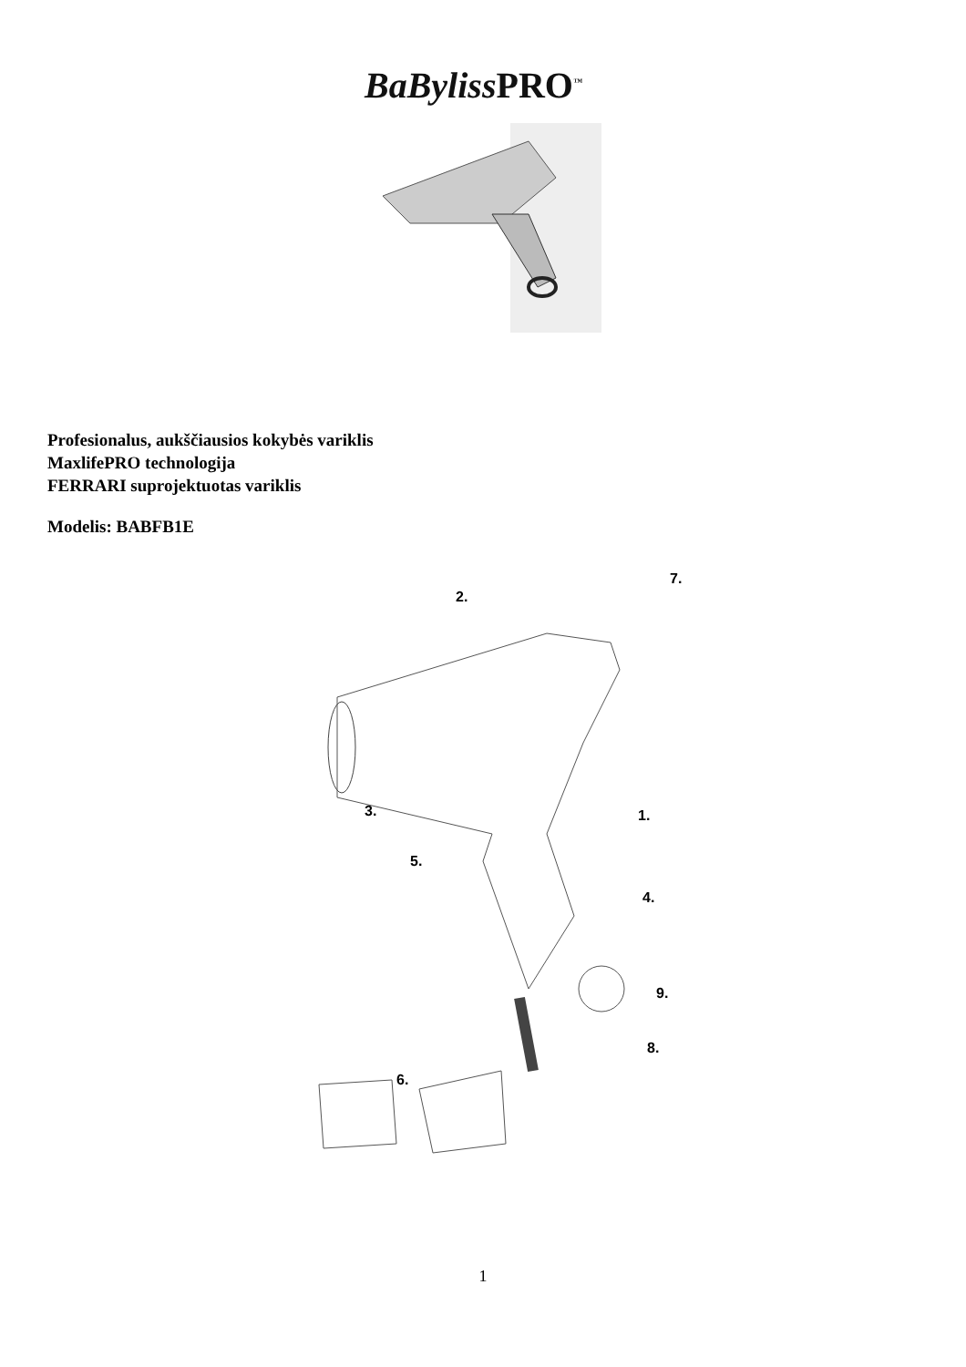BaBylissPRO<sup>™</sup>
Profesionalus, aukščiausios kokybės variklis
MaxlifePRO technologija
FERRARI suprojektuotas variklis
Modelis: BABFB1E
2.
7.
3.
5.
1.
4.
9.
8.
6.
1